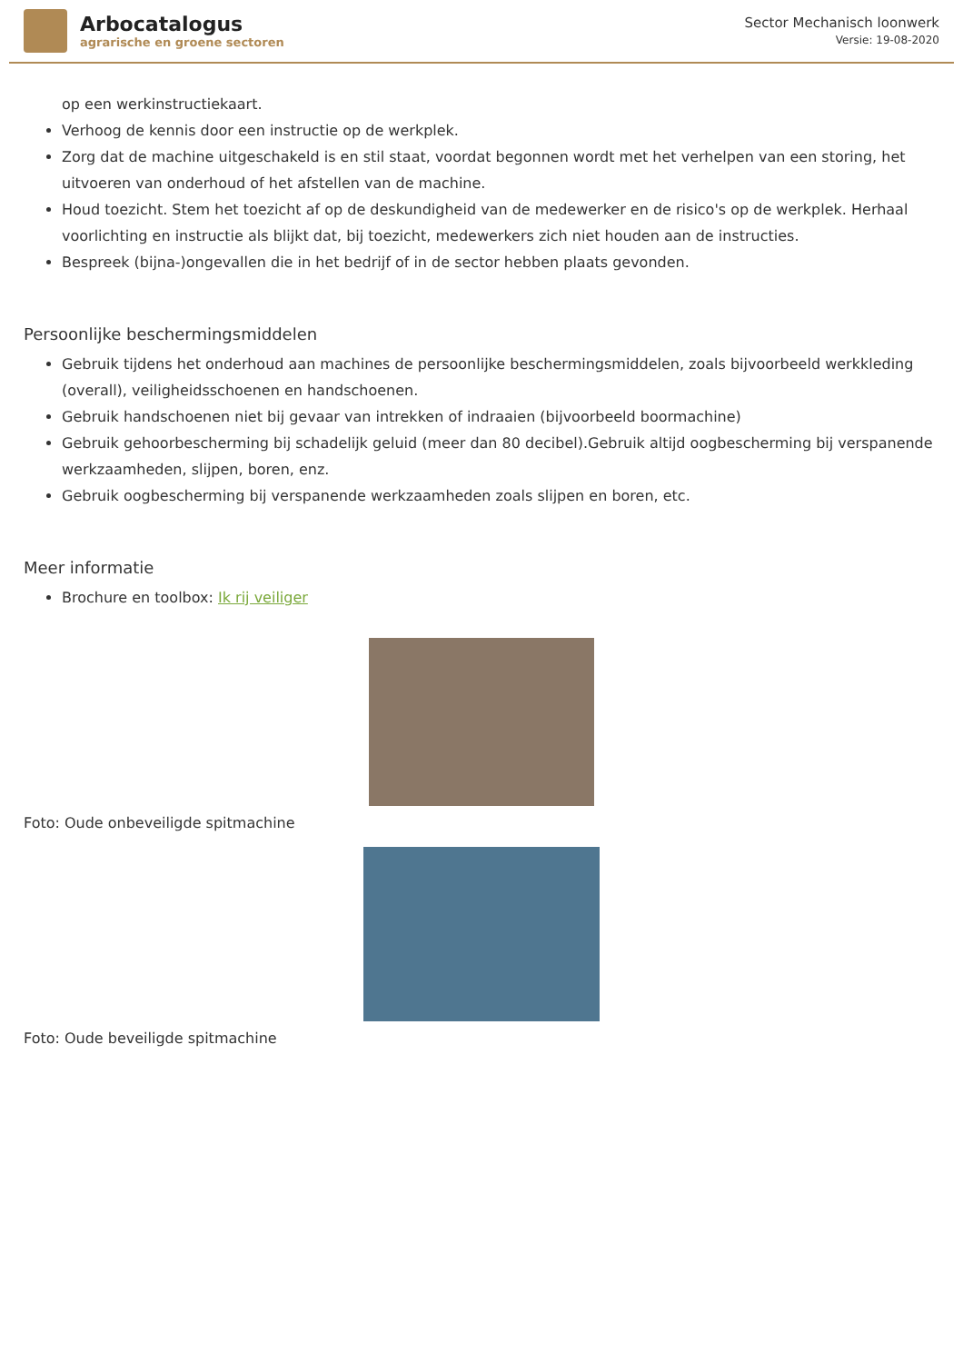Arbocatalogus
agrarische en groene sectoren
Sector Mechanisch loonwerk
Versie: 19-08-2020
op een werkinstructiekaart.
Verhoog de kennis door een instructie op de werkplek.
Zorg dat de machine uitgeschakeld is en stil staat, voordat begonnen wordt met het verhelpen van een storing, het uitvoeren van onderhoud of het afstellen van de machine.
Houd toezicht. Stem het toezicht af op de deskundigheid van de medewerker en de risico's op de werkplek. Herhaal voorlichting en instructie als blijkt dat, bij toezicht, medewerkers zich niet houden aan de instructies.
Bespreek (bijna-)ongevallen die in het bedrijf of in de sector hebben plaats gevonden.
Persoonlijke beschermingsmiddelen
Gebruik tijdens het onderhoud aan machines de persoonlijke beschermingsmiddelen, zoals bijvoorbeeld werkkleding (overall), veiligheidsschoenen en handschoenen.
Gebruik handschoenen niet bij gevaar van intrekken of indraaien (bijvoorbeeld boormachine)
Gebruik gehoorbescherming bij schadelijk geluid (meer dan 80 decibel).Gebruik altijd oogbescherming bij verspanende werkzaamheden, slijpen, boren, enz.
Gebruik oogbescherming bij verspanende werkzaamheden zoals slijpen en boren, etc.
Meer informatie
Brochure en toolbox: Ik rij veiliger
Foto: Oude onbeveiligde spitmachine
Foto: Oude beveiligde spitmachine